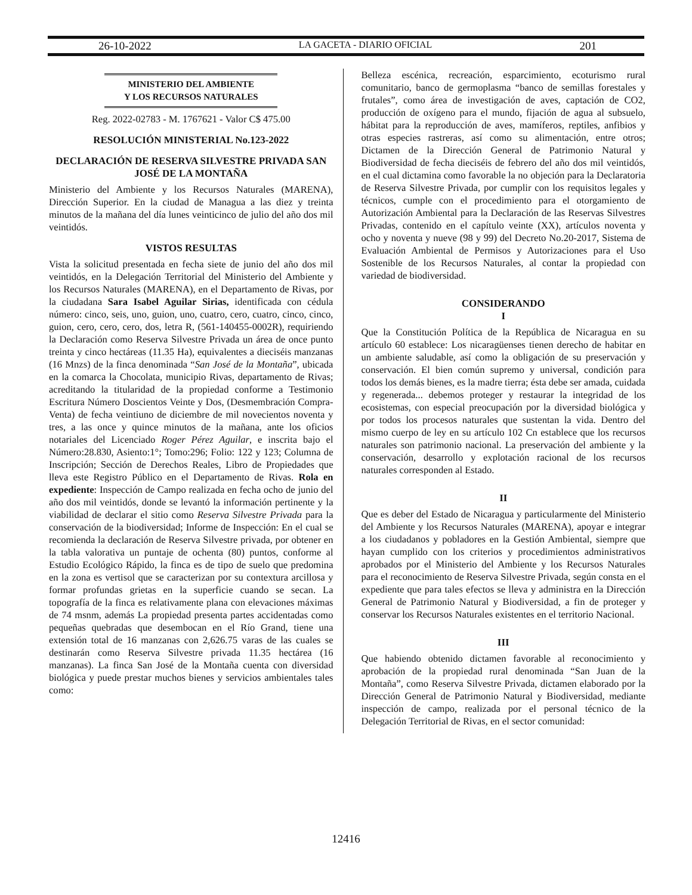26-10-2022 LA GACETA - DIARIO OFICIAL 201
MINISTERIO DEL AMBIENTE
Y LOS RECURSOS NATURALES
Reg. 2022-02783 - M. 1767621 - Valor C$ 475.00
RESOLUCIÓN MINISTERIAL No.123-2022
DECLARACIÓN DE RESERVA SILVESTRE PRIVADA SAN JOSÉ DE LA MONTAÑA
Ministerio del Ambiente y los Recursos Naturales (MARENA), Dirección Superior. En la ciudad de Managua a las diez y treinta minutos de la mañana del día lunes veinticinco de julio del año dos mil veintidós.
VISTOS RESULTAS
Vista la solicitud presentada en fecha siete de junio del año dos mil veintidós, en la Delegación Territorial del Ministerio del Ambiente y los Recursos Naturales (MARENA), en el Departamento de Rivas, por la ciudadana Sara Isabel Aguilar Sirias, identificada con cédula número: cinco, seis, uno, guion, uno, cuatro, cero, cuatro, cinco, cinco, guion, cero, cero, cero, dos, letra R, (561-140455-0002R), requiriendo la Declaración como Reserva Silvestre Privada un área de once punto treinta y cinco hectáreas (11.35 Ha), equivalentes a dieciséis manzanas (16 Mnzs) de la finca denominada “San José de la Montaña”, ubicada en la comarca la Chocolata, municipio Rivas, departamento de Rivas; acreditando la titularidad de la propiedad conforme a Testimonio Escritura Número Doscientos Veinte y Dos, (Desmembración Compra-Venta) de fecha veintiuno de diciembre de mil novecientos noventa y tres, a las once y quince minutos de la mañana, ante los oficios notariales del Licenciado Roger Pérez Aguilar, e inscrita bajo el Número:28.830, Asiento:1°; Tomo:296; Folio: 122 y 123; Columna de Inscripción; Sección de Derechos Reales, Libro de Propiedades que lleva este Registro Público en el Departamento de Rivas. Rola en expediente: Inspección de Campo realizada en fecha ocho de junio del año dos mil veintidós, donde se levantó la información pertinente y la viabilidad de declarar el sitio como Reserva Silvestre Privada para la conservación de la biodiversidad; Informe de Inspección: En el cual se recomienda la declaración de Reserva Silvestre privada, por obtener en la tabla valorativa un puntaje de ochenta (80) puntos, conforme al Estudio Ecológico Rápido, la finca es de tipo de suelo que predomina en la zona es vertisol que se caracterizan por su contextura arcillosa y formar profundas grietas en la superficie cuando se secan. La topografía de la finca es relativamente plana con elevaciones máximas de 74 msnm, además La propiedad presenta partes accidentadas como pequeñas quebradas que desembocan en el Río Grand, tiene una extensión total de 16 manzanas con 2,626.75 varas de las cuales se destinarán como Reserva Silvestre privada 11.35 hectárea (16 manzanas). La finca San José de la Montaña cuenta con diversidad biológica y puede prestar muchos bienes y servicios ambientales tales como:
Belleza escénica, recreación, esparcimiento, ecoturismo rural comunitario, banco de germoplasma “banco de semillas forestales y frutales”, como área de investigación de aves, captación de CO2, producción de oxígeno para el mundo, fijación de agua al subsuelo, hábitat para la reproducción de aves, mamíferos, reptiles, anfibios y otras especies rastreras, así como su alimentación, entre otros; Dictamen de la Dirección General de Patrimonio Natural y Biodiversidad de fecha dieciséis de febrero del año dos mil veintidós, en el cual dictamina como favorable la no objeción para la Declaratoria de Reserva Silvestre Privada, por cumplir con los requisitos legales y técnicos, cumple con el procedimiento para el otorgamiento de Autorización Ambiental para la Declaración de las Reservas Silvestres Privadas, contenido en el capítulo veinte (XX), artículos noventa y ocho y noventa y nueve (98 y 99) del Decreto No.20-2017, Sistema de Evaluación Ambiental de Permisos y Autorizaciones para el Uso Sostenible de los Recursos Naturales, al contar la propiedad con variedad de biodiversidad.
CONSIDERANDO
I
Que la Constitución Política de la República de Nicaragua en su artículo 60 establece: Los nicaragüenses tienen derecho de habitar en un ambiente saludable, así como la obligación de su preservación y conservación. El bien común supremo y universal, condición para todos los demás bienes, es la madre tierra; ésta debe ser amada, cuidada y regenerada... debemos proteger y restaurar la integridad de los ecosistemas, con especial preocupación por la diversidad biológica y por todos los procesos naturales que sustentan la vida. Dentro del mismo cuerpo de ley en su artículo 102 Cn establece que los recursos naturales son patrimonio nacional. La preservación del ambiente y la conservación, desarrollo y explotación racional de los recursos naturales corresponden al Estado.
II
Que es deber del Estado de Nicaragua y particularmente del Ministerio del Ambiente y los Recursos Naturales (MARENA), apoyar e integrar a los ciudadanos y pobladores en la Gestión Ambiental, siempre que hayan cumplido con los criterios y procedimientos administrativos aprobados por el Ministerio del Ambiente y los Recursos Naturales para el reconocimiento de Reserva Silvestre Privada, según consta en el expediente que para tales efectos se lleva y administra en la Dirección General de Patrimonio Natural y Biodiversidad, a fin de proteger y conservar los Recursos Naturales existentes en el territorio Nacional.
III
Que habiendo obtenido dictamen favorable al reconocimiento y aprobación de la propiedad rural denominada “San Juan de la Montaña”, como Reserva Silvestre Privada, dictamen elaborado por la Dirección General de Patrimonio Natural y Biodiversidad, mediante inspección de campo, realizada por el personal técnico de la Delegación Territorial de Rivas, en el sector comunidad:
12416